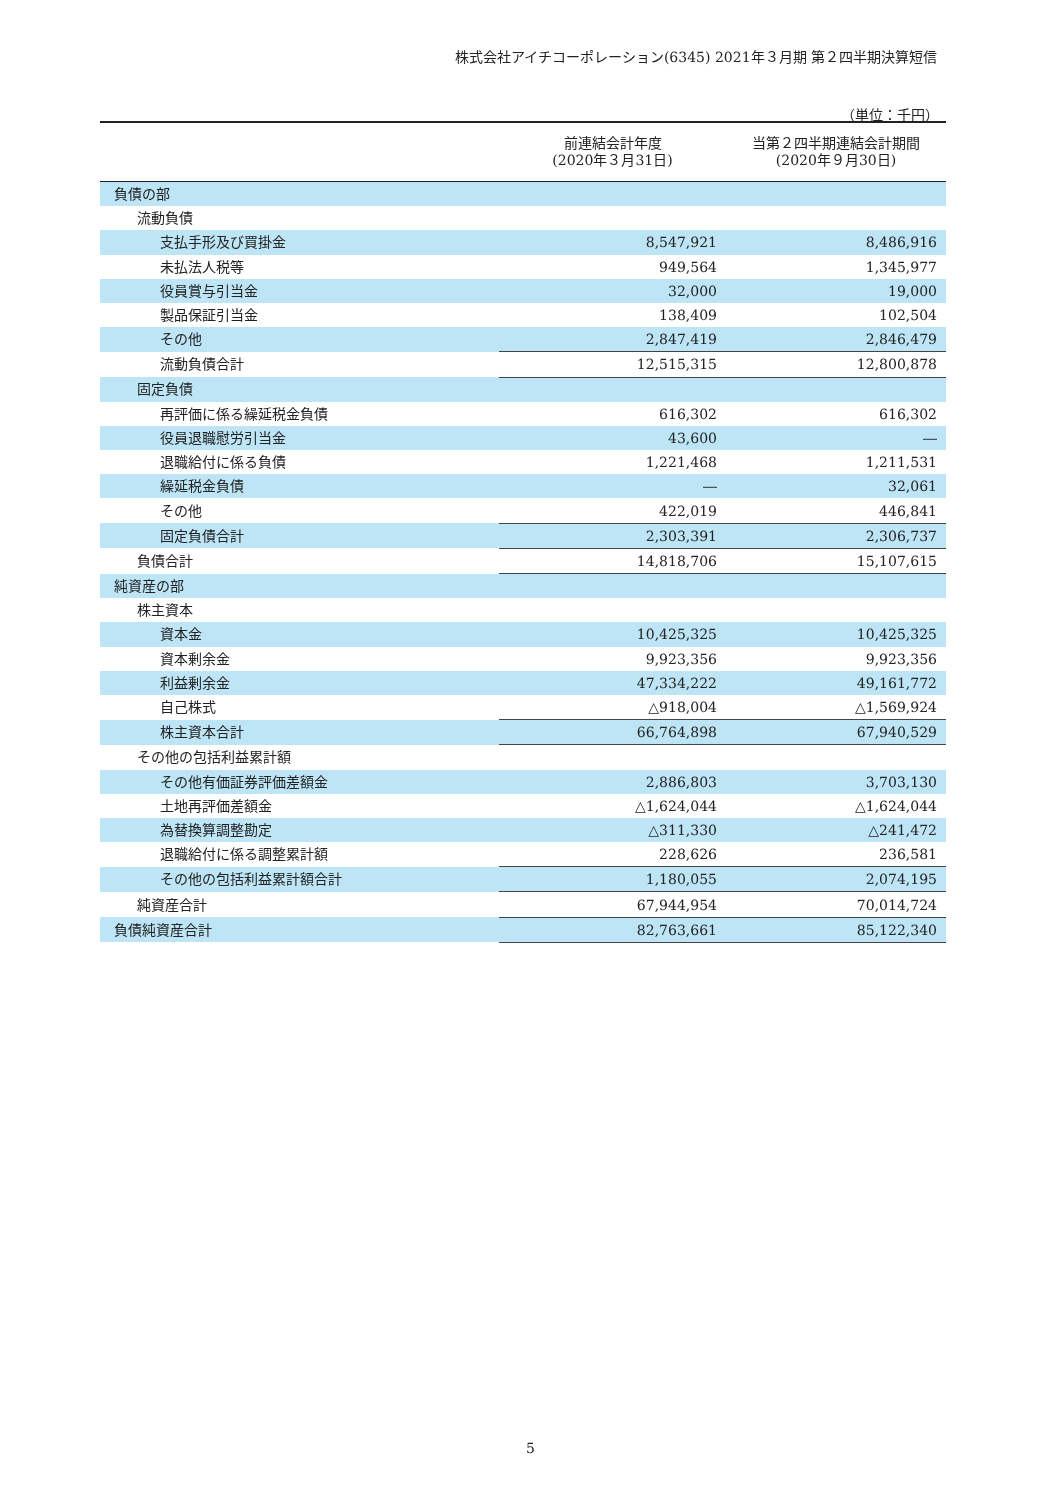株式会社アイチコーポレーション(6345) 2021年３月期 第２四半期決算短信
（単位：千円）
| | 前連結会計年度 (2020年３月31日) | 当第２四半期連結会計期間 (2020年９月30日) |
| --- | --- | --- |
| 負債の部 | | |
| 流動負債 | | |
| 支払手形及び買掛金 | 8,547,921 | 8,486,916 |
| 未払法人税等 | 949,564 | 1,345,977 |
| 役員賞与引当金 | 32,000 | 19,000 |
| 製品保証引当金 | 138,409 | 102,504 |
| その他 | 2,847,419 | 2,846,479 |
| 流動負債合計 | 12,515,315 | 12,800,878 |
| 固定負債 | | |
| 再評価に係る繰延税金負債 | 616,302 | 616,302 |
| 役員退職慰労引当金 | 43,600 | ― |
| 退職給付に係る負債 | 1,221,468 | 1,211,531 |
| 繰延税金負債 | ― | 32,061 |
| その他 | 422,019 | 446,841 |
| 固定負債合計 | 2,303,391 | 2,306,737 |
| 負債合計 | 14,818,706 | 15,107,615 |
| 純資産の部 | | |
| 株主資本 | | |
| 資本金 | 10,425,325 | 10,425,325 |
| 資本剰余金 | 9,923,356 | 9,923,356 |
| 利益剰余金 | 47,334,222 | 49,161,772 |
| 自己株式 | △918,004 | △1,569,924 |
| 株主資本合計 | 66,764,898 | 67,940,529 |
| その他の包括利益累計額 | | |
| その他有価証券評価差額金 | 2,886,803 | 3,703,130 |
| 土地再評価差額金 | △1,624,044 | △1,624,044 |
| 為替換算調整勘定 | △311,330 | △241,472 |
| 退職給付に係る調整累計額 | 228,626 | 236,581 |
| その他の包括利益累計額合計 | 1,180,055 | 2,074,195 |
| 純資産合計 | 67,944,954 | 70,014,724 |
| 負債純資産合計 | 82,763,661 | 85,122,340 |
5